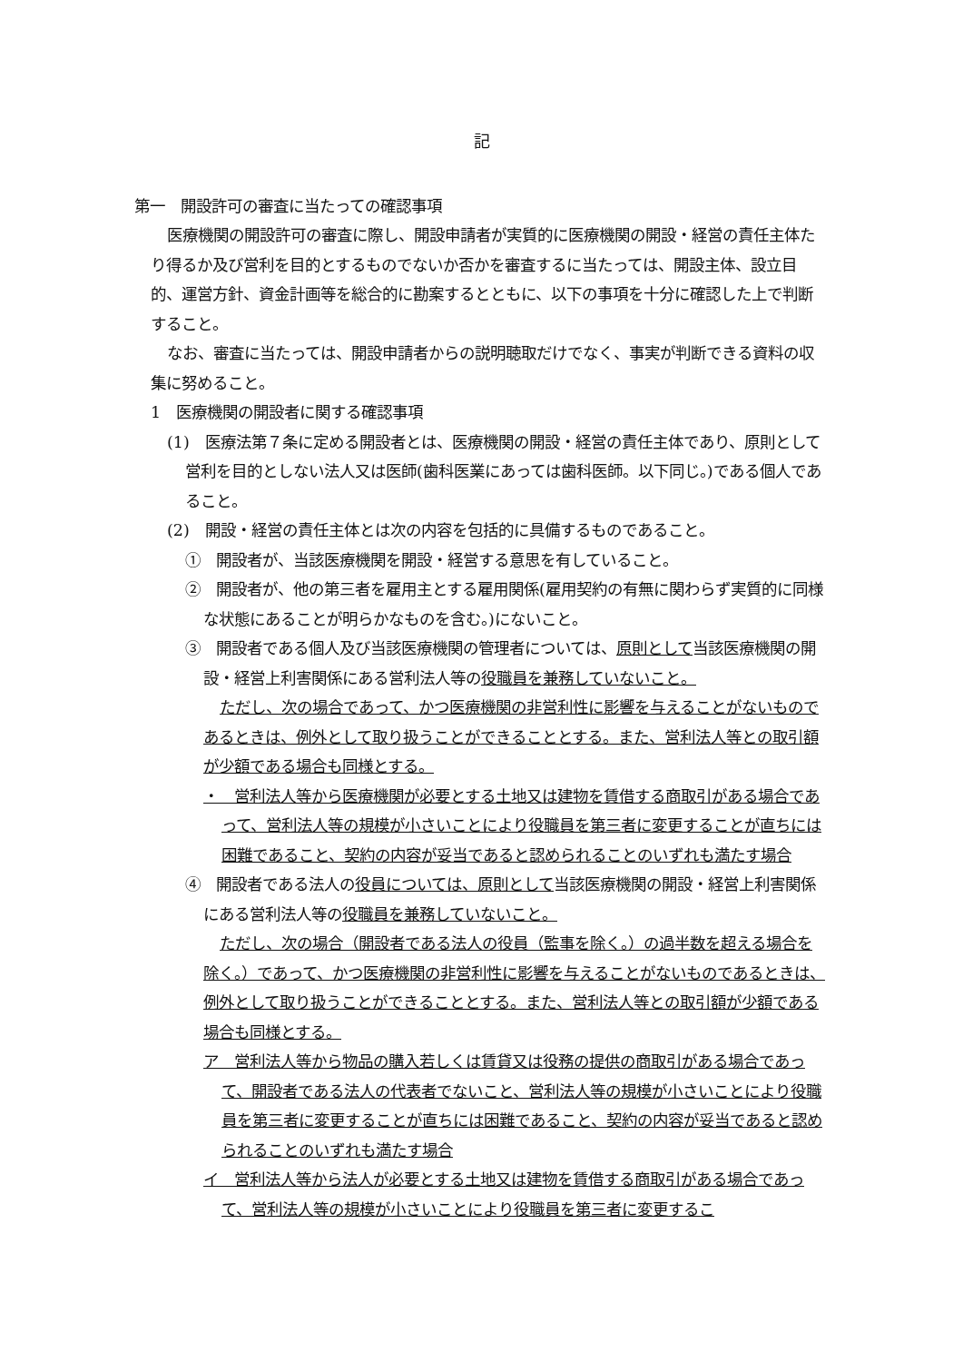記
第一　開設許可の審査に当たっての確認事項
医療機関の開設許可の審査に際し、開設申請者が実質的に医療機関の開設・経営の責任主体たり得るか及び営利を目的とするものでないか否かを審査するに当たっては、開設主体、設立目的、運営方針、資金計画等を総合的に勘案するとともに、以下の事項を十分に確認した上で判断すること。
なお、審査に当たっては、開設申請者からの説明聴取だけでなく、事実が判断できる資料の収集に努めること。
1　医療機関の開設者に関する確認事項
(1)　医療法第７条に定める開設者とは、医療機関の開設・経営の責任主体であり、原則として営利を目的としない法人又は医師(歯科医業にあっては歯科医師。以下同じ。)である個人であること。
(2)　開設・経営の責任主体とは次の内容を包括的に具備するものであること。
①　開設者が、当該医療機関を開設・経営する意思を有していること。
②　開設者が、他の第三者を雇用主とする雇用関係(雇用契約の有無に関わらず実質的に同様な状態にあることが明らかなものを含む。)にないこと。
③　開設者である個人及び当該医療機関の管理者については、原則として当該医療機関の開設・経営上利害関係にある営利法人等の役職員を兼務していないこと。
ただし、次の場合であって、かつ医療機関の非営利性に影響を与えることがないものであるときは、例外として取り扱うことができることとする。また、営利法人等との取引額が少額である場合も同様とする。
・　営利法人等から医療機関が必要とする土地又は建物を賃借する商取引がある場合であって、営利法人等の規模が小さいことにより役職員を第三者に変更することが直ちには困難であること、契約の内容が妥当であると認められることのいずれも満たす場合
④　開設者である法人の役員については、原則として当該医療機関の開設・経営上利害関係にある営利法人等の役職員を兼務していないこと。
ただし、次の場合（開設者である法人の役員（監事を除く。）の過半数を超える場合を除く。）であって、かつ医療機関の非営利性に影響を与えることがないものであるときは、例外として取り扱うことができることとする。また、営利法人等との取引額が少額である場合も同様とする。
ア　営利法人等から物品の購入若しくは賃貸又は役務の提供の商取引がある場合であって、開設者である法人の代表者でないこと、営利法人等の規模が小さいことにより役職員を第三者に変更することが直ちには困難であること、契約の内容が妥当であると認められることのいずれも満たす場合
イ　営利法人等から法人が必要とする土地又は建物を賃借する商取引がある場合であって、営利法人等の規模が小さいことにより役職員を第三者に変更するこ